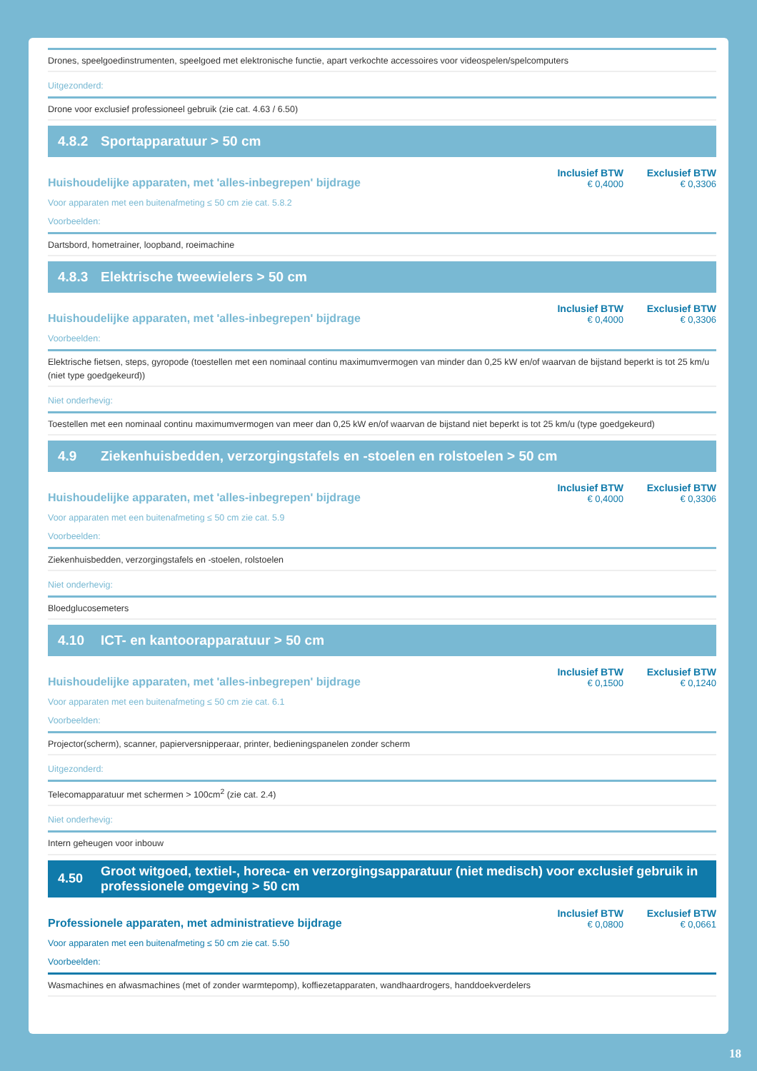Drones, speelgoedinstrumenten, speelgoed met elektronische functie, apart verkochte accessoires voor videospelen/spelcomputers
Uitgezonderd:
Drone voor exclusief professioneel gebruik (zie cat. 4.63 / 6.50)
4.8.2 Sportapparatuur > 50 cm
Huishoudelijke apparaten, met 'alles-inbegrepen' bijdrage
Inclusief BTW
€ 0,4000
Exclusief BTW
€ 0,3306
Voor apparaten met een buitenafmeting ≤ 50 cm zie cat. 5.8.2
Voorbeelden:
Dartsbord, hometrainer, loopband, roeimachine
4.8.3 Elektrische tweewielers > 50 cm
Huishoudelijke apparaten, met 'alles-inbegrepen' bijdrage
Inclusief BTW
€ 0,4000
Exclusief BTW
€ 0,3306
Voorbeelden:
Elektrische fietsen, steps, gyropode (toestellen met een nominaal continu maximumvermogen van minder dan 0,25 kW en/of waarvan de bijstand beperkt is tot 25 km/u (niet type goedgekeurd))
Niet onderhevig:
Toestellen met een nominaal continu maximumvermogen van meer dan 0,25 kW en/of waarvan de bijstand niet beperkt is tot 25 km/u (type goedgekeurd)
4.9 Ziekenhuisbedden, verzorgingstafels en -stoelen en rolstoelen > 50 cm
Huishoudelijke apparaten, met 'alles-inbegrepen' bijdrage
Inclusief BTW
€ 0,4000
Exclusief BTW
€ 0,3306
Voor apparaten met een buitenafmeting ≤ 50 cm zie cat. 5.9
Voorbeelden:
Ziekenhuisbedden, verzorgingstafels en -stoelen, rolstoelen
Niet onderhevig:
Bloedglucosemeters
4.10 ICT- en kantoorapparatuur > 50 cm
Huishoudelijke apparaten, met 'alles-inbegrepen' bijdrage
Inclusief BTW
€ 0,1500
Exclusief BTW
€ 0,1240
Voor apparaten met een buitenafmeting ≤ 50 cm zie cat. 6.1
Voorbeelden:
Projector(scherm), scanner, papierversnipperaar, printer, bedieningspanelen zonder scherm
Uitgezonderd:
Telecomapparatuur met schermen > 100cm<sup>2</sup> (zie cat. 2.4)
Niet onderhevig:
Intern geheugen voor inbouw
4.50 Groot witgoed, textiel-, horeca- en verzorgingsapparatuur (niet medisch) voor exclusief gebruik in professionele omgeving > 50 cm
Professionele apparaten, met administratieve bijdrage
Inclusief BTW
€ 0,0800
Exclusief BTW
€ 0,0661
Voor apparaten met een buitenafmeting ≤ 50 cm zie cat. 5.50
Voorbeelden:
Wasmachines en afwasmachines (met of zonder warmtepomp), koffiezetapparaten, wandhaardrogers, handdoekverdelers
18